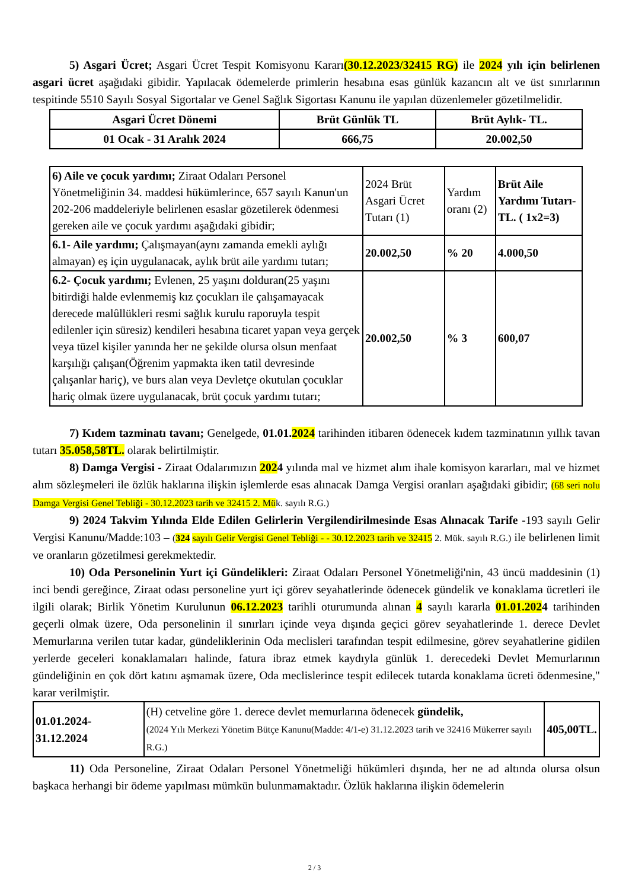5) Asgari Ücret; Asgari Ücret Tespit Komisyonu Kararı(30.12.2023/32415 RG) ile 2024 yılı için belirlenen asgari ücret aşağıdaki gibidir. Yapılacak ödemelerde primlerin hesabına esas günlük kazancın alt ve üst sınırlarının tespitinde 5510 Sayılı Sosyal Sigortalar ve Genel Sağlık Sigortası Kanunu ile yapılan düzenlemeler gözetilmelidir.
| Asgari Ücret Dönemi | Brüt Günlük TL | Brüt Aylık- TL. |
| --- | --- | --- |
| 01 Ocak - 31 Aralık 2024 | 666,75 | 20.002,50 |
| 6) Aile ve çocuk yardımı; Ziraat Odaları Personel Yönetmeliğinin 34. maddesi hükümlerince, 657 sayılı Kanun'un 202-206 maddeleriyle belirlenen esaslar gözetilerek ödenmesi gereken aile ve çocuk yardımı aşağıdaki gibidir; | 2024 Brüt Asgari Ücret Tutarı (1) | Yardım oranı (2) | Brüt Aile Yardımı Tutarı-TL. ( 1x2=3) |
| 6.1- Aile yardımı; Çalışmayan(aynı zamanda emekli aylığı almayan) eş için uygulanacak, aylık brüt aile yardımı tutarı; | 20.002,50 | % 20 | 4.000,50 |
| 6.2- Çocuk yardımı; Evlenen, 25 yaşını dolduran(25 yaşını bitirdiği halde evlenmemiş kız çocukları ile çalışamayacak derecede malûllükleri resmi sağlık kurulu raporuyla tespit edilenler için süresiz) kendileri hesabına ticaret yapan veya gerçek veya tüzel kişiler yanında her ne şekilde olursa olsun menfaat karşılığı çalışan(Öğrenim yapmakta iken tatil devresinde çalışanlar hariç), ve burs alan veya Devletçe okutulan çocuklar hariç olmak üzere uygulanacak, brüt çocuk yardımı tutarı; | 20.002,50 | % 3 | 600,07 |
7) Kıdem tazminatı tavanı; Genelgede, 01.01.2024 tarihinden itibaren ödenecek kıdem tazminatının yıllık tavan tutarı 35.058,58TL. olarak belirtilmiştir.
8) Damga Vergisi - Ziraat Odalarımızın 2024 yılında mal ve hizmet alım ihale komisyon kararları, mal ve hizmet alım sözleşmeleri ile özlük haklarına ilişkin işlemlerde esas alınacak Damga Vergisi oranları aşağıdaki gibidir; (68 seri nolu Damga Vergisi Genel Tebliği - 30.12.2023 tarih ve 32415 2. Mük. sayılı R.G.)
9) 2024 Takvim Yılında Elde Edilen Gelirlerin Vergilendirilmesinde Esas Alınacak Tarife -193 sayılı Gelir Vergisi Kanunu/Madde:103 – (324 sayılı Gelir Vergisi Genel Tebliği - - 30.12.2023 tarih ve 32415 2. Mük. sayılı R.G.) ile belirlenen limit ve oranların gözetilmesi gerekmektedir.
10) Oda Personelinin Yurt içi Gündelikleri: Ziraat Odaları Personel Yönetmeliği'nin, 43 üncü maddesinin (1) inci bendi gereğince, Ziraat odası personeline yurt içi görev seyahatlerinde ödenecek gündelik ve konaklama ücretleri ile ilgili olarak; Birlik Yönetim Kurulunun 06.12.2023 tarihli oturumunda alınan 4 sayılı kararla 01.01.2024 tarihinden geçerli olmak üzere, Oda personelinin il sınırları içinde veya dışında geçici görev seyahatlerinde 1. derece Devlet Memurlarına verilen tutar kadar, gündeliklerinin Oda meclisleri tarafından tespit edilmesine, görev seyahatlerine gidilen yerlerde geceleri konaklamaları halinde, fatura ibraz etmek kaydıyla günlük 1. derecedeki Devlet Memurlarının gündeliğinin en çok dört katını aşmamak üzere, Oda meclislerince tespit edilecek tutarda konaklama ücreti ödenmesine," karar verilmiştir.
| 01.01.2024-31.12.2024 | (H) cetveline göre 1. derece devlet memurlarına ödenecek gündelik, (2024 Yılı Merkezi Yönetim Bütçe Kanunu(Madde: 4/1-e) 31.12.2023 tarih ve 32416 Mükerrer sayılı R.G.) | 405,00TL. |
11) Oda Personeline, Ziraat Odaları Personel Yönetmeliği hükümleri dışında, her ne ad altında olursa olsun başkaca herhangi bir ödeme yapılması mümkün bulunmamaktadır. Özlük haklarına ilişkin ödemelerin
2 / 3